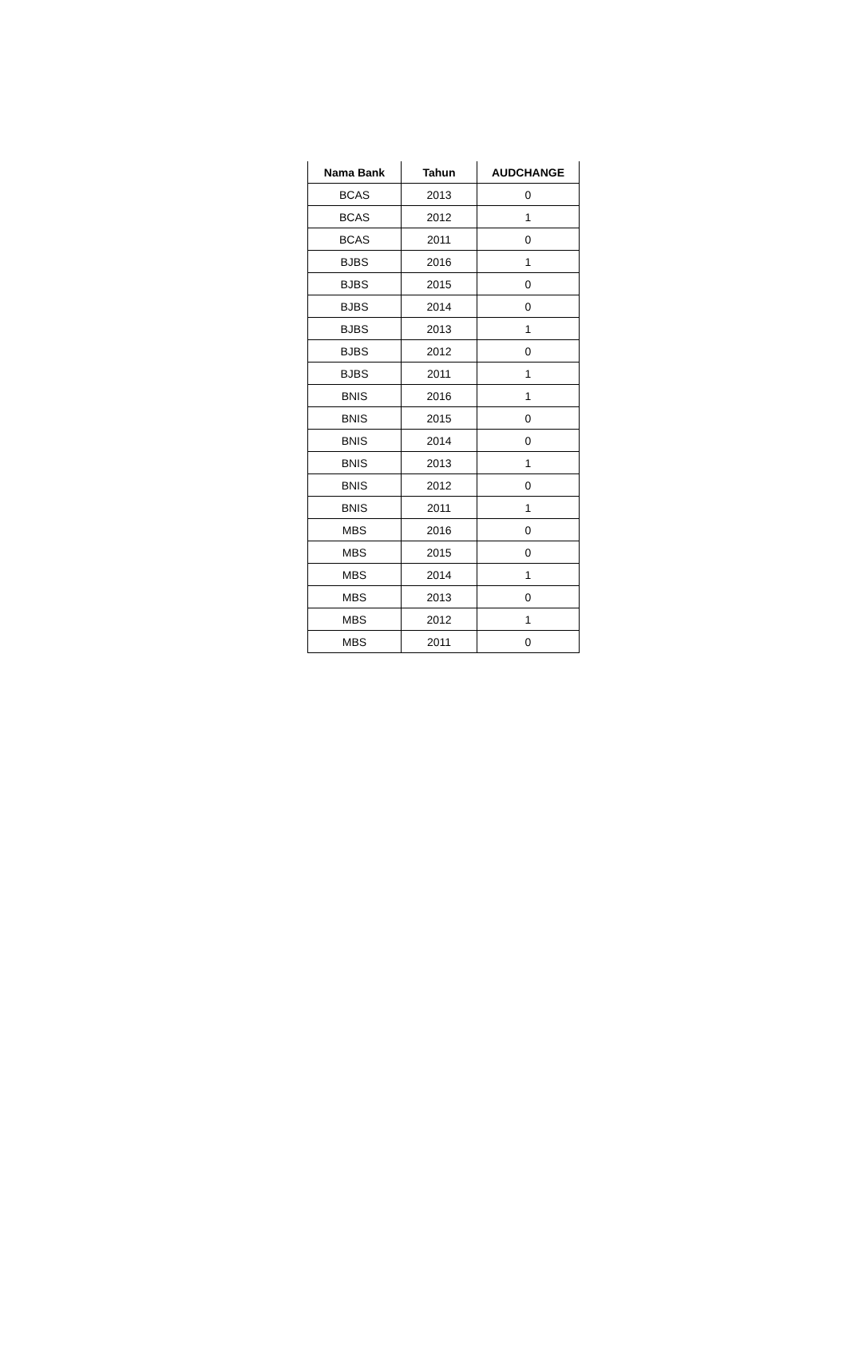| Nama Bank | Tahun | AUDCHANGE |
| --- | --- | --- |
| BCAS | 2013 | 0 |
| BCAS | 2012 | 1 |
| BCAS | 2011 | 0 |
| BJBS | 2016 | 1 |
| BJBS | 2015 | 0 |
| BJBS | 2014 | 0 |
| BJBS | 2013 | 1 |
| BJBS | 2012 | 0 |
| BJBS | 2011 | 1 |
| BNIS | 2016 | 1 |
| BNIS | 2015 | 0 |
| BNIS | 2014 | 0 |
| BNIS | 2013 | 1 |
| BNIS | 2012 | 0 |
| BNIS | 2011 | 1 |
| MBS | 2016 | 0 |
| MBS | 2015 | 0 |
| MBS | 2014 | 1 |
| MBS | 2013 | 0 |
| MBS | 2012 | 1 |
| MBS | 2011 | 0 |